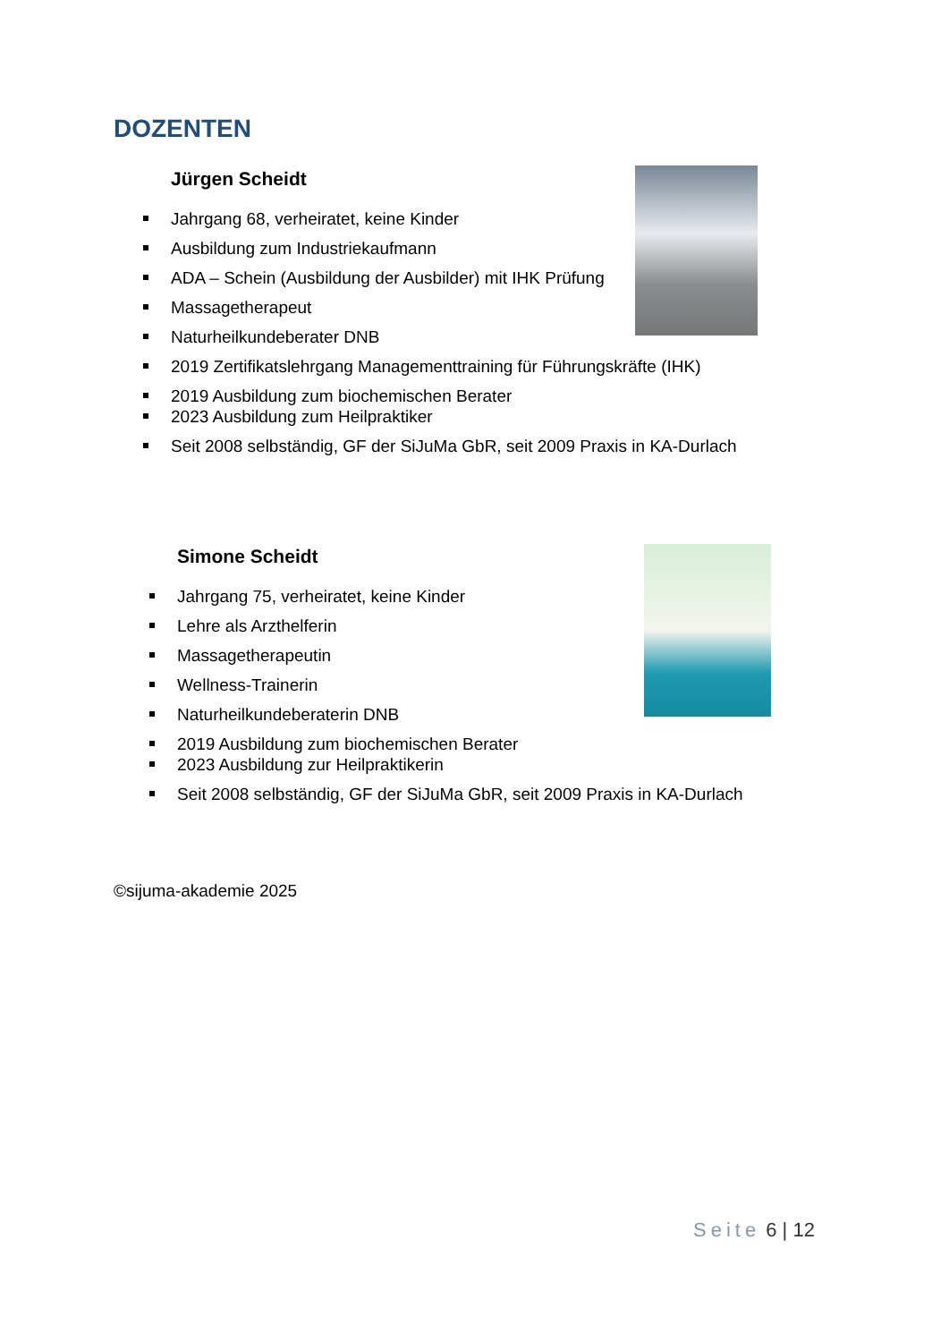DOZENTEN
Jürgen Scheidt
Jahrgang 68, verheiratet, keine Kinder
Ausbildung zum Industriekaufmann
ADA – Schein (Ausbildung der Ausbilder) mit IHK Prüfung
Massagetherapeut
Naturheilkundeberater DNB
2019 Zertifikatslehrgang Managementtraining für Führungskräfte (IHK)
2019 Ausbildung zum biochemischen Berater
2023 Ausbildung zum Heilpraktiker
Seit 2008 selbständig, GF der SiJuMa GbR, seit 2009 Praxis in KA-Durlach
Simone Scheidt
Jahrgang 75, verheiratet, keine Kinder
Lehre als Arzthelferin
Massagetherapeutin
Wellness-Trainerin
Naturheilkundeberaterin DNB
2019 Ausbildung zum biochemischen Berater
2023 Ausbildung zur Heilpraktikerin
Seit 2008 selbständig, GF der SiJuMa GbR, seit 2009 Praxis in KA-Durlach
©sijuma-akademie 2025
Seite 6 | 12